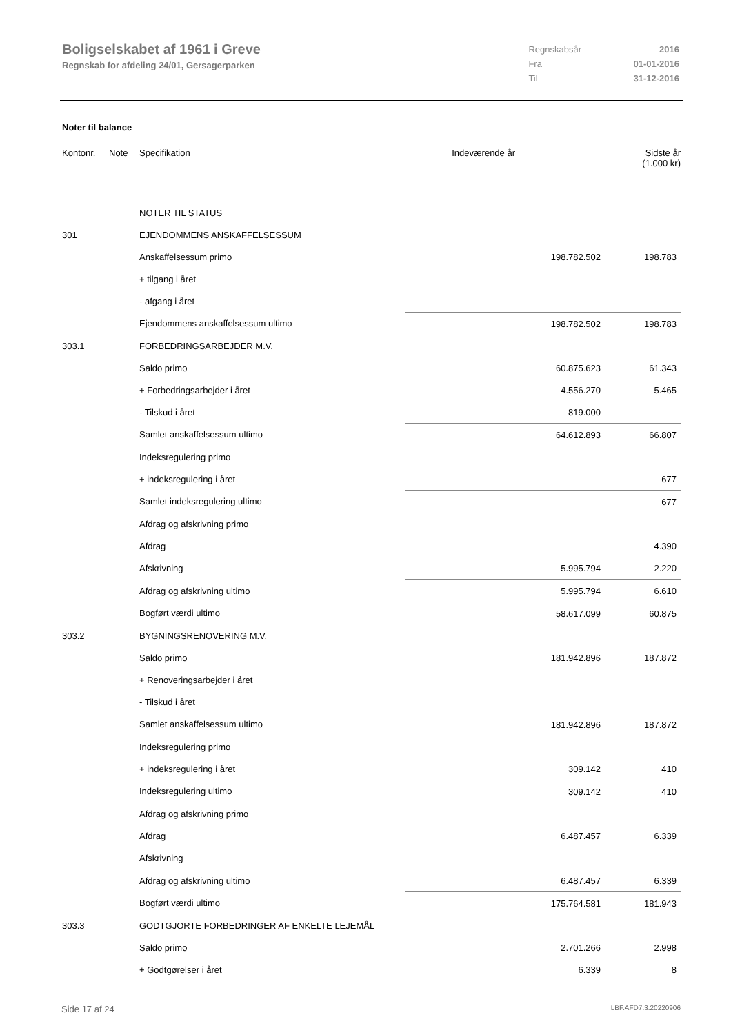Boligselskabet af 1961 i Greve
Regnskab for afdeling 24/01, Gersagerparken
| Regnskabsår | 2016 |
| Fra | 01-01-2016 |
| Til | 31-12-2016 |
Noter til balance
| Kontonr. | Note | Specifikation | Indeværende år | Sidste år (1.000 kr) |
| --- | --- | --- | --- | --- |
| | | NOTER TIL STATUS | | |
| 301 | | EJENDOMMENS ANSKAFFELSESSUM | | |
| | | Anskaffelsessum primo | 198.782.502 | 198.783 |
| | | + tilgang i året | | |
| | | - afgang i året | | |
| | | Ejendommens anskaffelsessum ultimo | 198.782.502 | 198.783 |
| 303.1 | | FORBEDRINGSARBEJDER M.V. | | |
| | | Saldo primo | 60.875.623 | 61.343 |
| | | + Forbedringsarbejder i året | 4.556.270 | 5.465 |
| | | - Tilskud i året | 819.000 | |
| | | Samlet anskaffelsessum ultimo | 64.612.893 | 66.807 |
| | | Indeksregulering primo | | |
| | | + indeksregulering i året | | 677 |
| | | Samlet indeksregulering ultimo | | 677 |
| | | Afdrag og afskrivning primo | | |
| | | Afdrag | | 4.390 |
| | | Afskrivning | 5.995.794 | 2.220 |
| | | Afdrag og afskrivning ultimo | 5.995.794 | 6.610 |
| | | Bogført værdi ultimo | 58.617.099 | 60.875 |
| 303.2 | | BYGNINGSRENOVERING M.V. | | |
| | | Saldo primo | 181.942.896 | 187.872 |
| | | + Renoveringsarbejder i året | | |
| | | - Tilskud i året | | |
| | | Samlet anskaffelsessum ultimo | 181.942.896 | 187.872 |
| | | Indeksregulering primo | | |
| | | + indeksregulering i året | 309.142 | 410 |
| | | Indeksregulering ultimo | 309.142 | 410 |
| | | Afdrag og afskrivning primo | | |
| | | Afdrag | 6.487.457 | 6.339 |
| | | Afskrivning | | |
| | | Afdrag og afskrivning ultimo | 6.487.457 | 6.339 |
| | | Bogført værdi ultimo | 175.764.581 | 181.943 |
| 303.3 | | GODTGJORTE FORBEDRINGER AF ENKELTE LEJEMÅL | | |
| | | Saldo primo | 2.701.266 | 2.998 |
| | | + Godtgørelser i året | 6.339 | 8 |
Side 17 af 24 LBF.AFD7.3.20220906